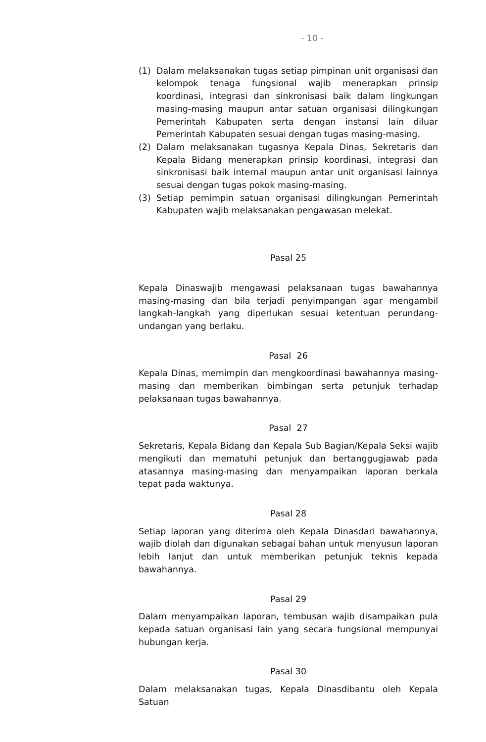- 10 -
(1) Dalam melaksanakan tugas setiap pimpinan unit organisasi dan kelompok tenaga fungsional wajib menerapkan prinsip koordinasi, integrasi dan sinkronisasi baik dalam lingkungan masing-masing maupun antar satuan organisasi dilingkungan Pemerintah Kabupaten serta dengan instansi lain diluar Pemerintah Kabupaten sesuai dengan tugas masing-masing.
(2) Dalam melaksanakan tugasnya Kepala Dinas, Sekretaris dan Kepala Bidang menerapkan prinsip koordinasi, integrasi dan sinkronisasi baik internal maupun antar unit organisasi lainnya sesuai dengan tugas pokok masing-masing.
(3) Setiap pemimpin satuan organisasi dilingkungan Pemerintah Kabupaten wajib melaksanakan pengawasan melekat.
Pasal 25
Kepala Dinaswajib mengawasi pelaksanaan tugas bawahannya masing-masing dan bila terjadi penyimpangan agar mengambil langkah-langkah yang diperlukan sesuai ketentuan perundang-undangan yang berlaku.
Pasal 26
Kepala Dinas, memimpin dan mengkoordinasi bawahannya masing-masing dan memberikan bimbingan serta petunjuk terhadap pelaksanaan tugas bawahannya.
Pasal 27
Sekretaris, Kepala Bidang dan Kepala Sub Bagian/Kepala Seksi wajib mengikuti dan mematuhi petunjuk dan bertanggugjawab pada atasannya masing-masing dan menyampaikan laporan berkala tepat pada waktunya.
Pasal 28
Setiap laporan yang diterima oleh Kepala Dinasdari bawahannya, wajib diolah dan digunakan sebagai bahan untuk menyusun laporan lebih lanjut dan untuk memberikan petunjuk teknis kepada bawahannya.
Pasal 29
Dalam menyampaikan laporan, tembusan wajib disampaikan pula kepada satuan organisasi lain yang secara fungsional mempunyai hubungan kerja.
Pasal 30
Dalam melaksanakan tugas, Kepala Dinasdibantu oleh Kepala Satuan